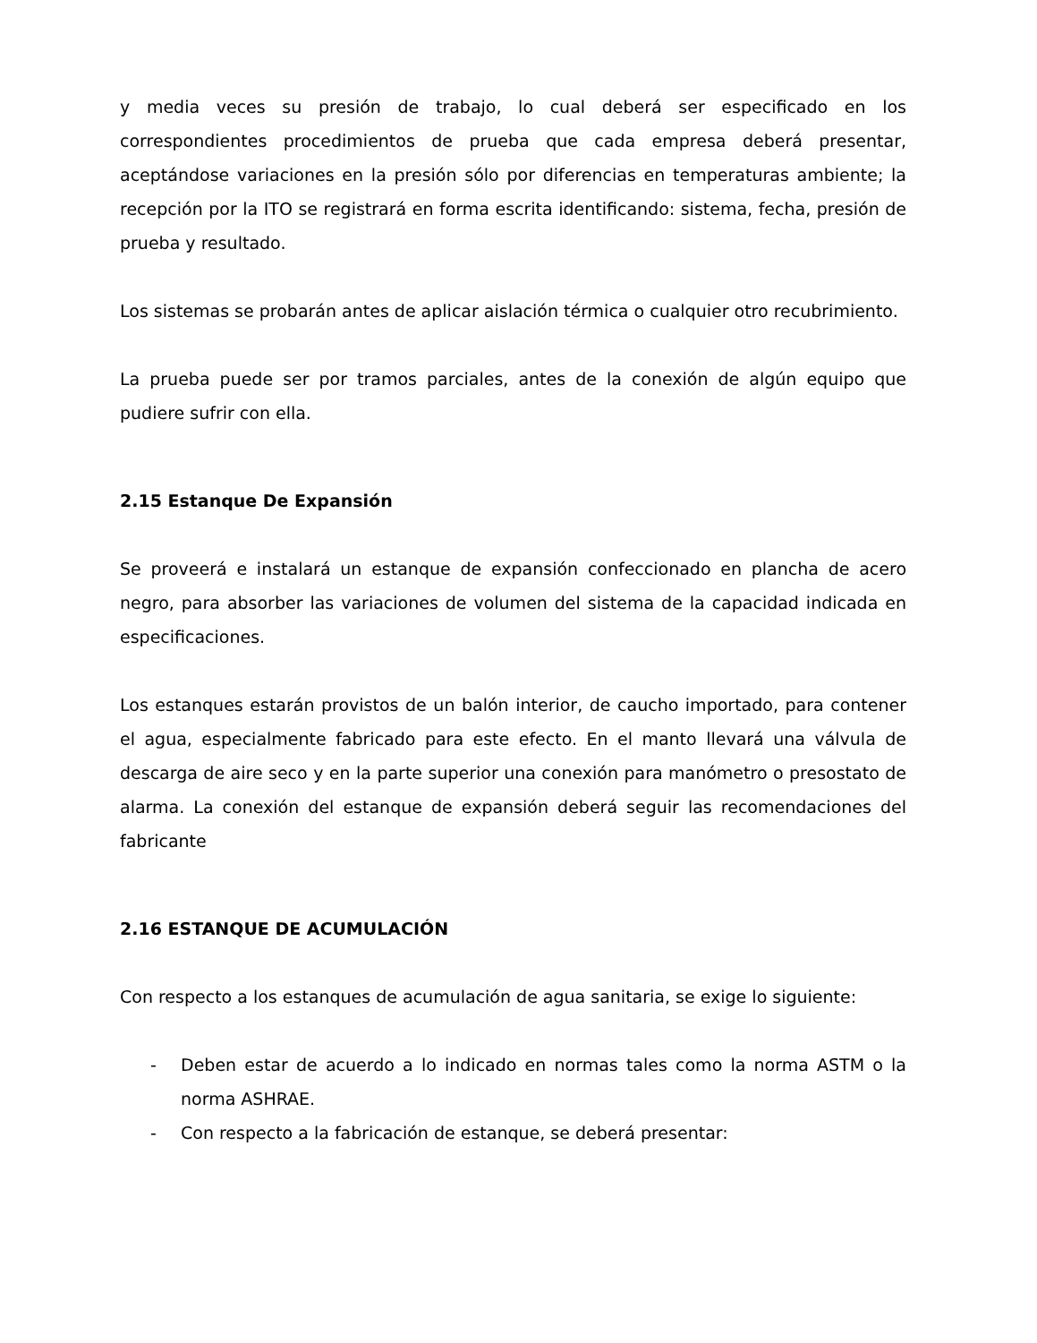y media veces su presión de trabajo, lo cual deberá ser especificado en los correspondientes procedimientos de prueba que cada empresa deberá presentar, aceptándose variaciones en la presión sólo por diferencias en temperaturas ambiente; la recepción por la ITO se registrará en forma escrita identificando: sistema, fecha, presión de prueba y resultado.
Los sistemas se probarán antes de aplicar aislación térmica o cualquier otro recubrimiento.
La prueba puede ser por tramos parciales, antes de la conexión de algún equipo que pudiere sufrir con ella.
2.15 Estanque De Expansión
Se proveerá e instalará un estanque de expansión confeccionado en plancha de acero negro, para absorber las variaciones de volumen del sistema de la capacidad indicada en especificaciones.
Los estanques estarán provistos de un balón interior, de caucho importado, para contener el agua, especialmente fabricado para este efecto. En el manto llevará una válvula de descarga de aire seco y en la parte superior una conexión para manómetro o presostato de alarma. La conexión del estanque de expansión deberá seguir las recomendaciones del fabricante
2.16 ESTANQUE DE ACUMULACIÓN
Con respecto a los estanques de acumulación de agua sanitaria, se exige lo siguiente:
- Deben estar de acuerdo a lo indicado en normas tales como la norma ASTM o la norma ASHRAE.
- Con respecto a la fabricación de estanque, se deberá presentar: